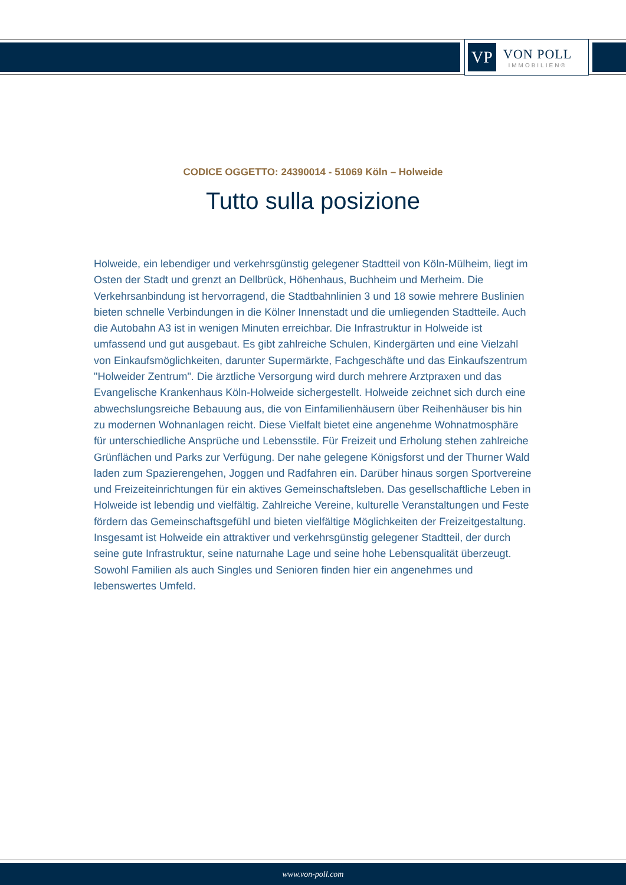VP
VON POLL
IMMOBILIEN®
CODICE OGGETTO: 24390014 - 51069 Köln – Holweide
Tutto sulla posizione
Holweide, ein lebendiger und verkehrsgünstig gelegener Stadtteil von Köln-Mülheim, liegt im Osten der Stadt und grenzt an Dellbrück, Höhenhaus, Buchheim und Merheim. Die Verkehrsanbindung ist hervorragend, die Stadtbahnlinien 3 und 18 sowie mehrere Buslinien bieten schnelle Verbindungen in die Kölner Innenstadt und die umliegenden Stadtteile. Auch die Autobahn A3 ist in wenigen Minuten erreichbar. Die Infrastruktur in Holweide ist umfassend und gut ausgebaut. Es gibt zahlreiche Schulen, Kindergärten und eine Vielzahl von Einkaufsmöglichkeiten, darunter Supermärkte, Fachgeschäfte und das Einkaufszentrum "Holweider Zentrum". Die ärztliche Versorgung wird durch mehrere Arztpraxen und das Evangelische Krankenhaus Köln-Holweide sichergestellt. Holweide zeichnet sich durch eine abwechslungsreiche Bebauung aus, die von Einfamilienhäusern über Reihenhäuser bis hin zu modernen Wohnanlagen reicht. Diese Vielfalt bietet eine angenehme Wohnatmosphäre für unterschiedliche Ansprüche und Lebensstile. Für Freizeit und Erholung stehen zahlreiche Grünflächen und Parks zur Verfügung. Der nahe gelegene Königsforst und der Thurner Wald laden zum Spazierengehen, Joggen und Radfahren ein. Darüber hinaus sorgen Sportvereine und Freizeiteinrichtungen für ein aktives Gemeinschaftsleben. Das gesellschaftliche Leben in Holweide ist lebendig und vielfältig. Zahlreiche Vereine, kulturelle Veranstaltungen und Feste fördern das Gemeinschaftsgefühl und bieten vielfältige Möglichkeiten der Freizeitgestaltung. Insgesamt ist Holweide ein attraktiver und verkehrsgünstig gelegener Stadtteil, der durch seine gute Infrastruktur, seine naturnahe Lage und seine hohe Lebensqualität überzeugt. Sowohl Familien als auch Singles und Senioren finden hier ein angenehmes und lebenswertes Umfeld.
www.von-poll.com